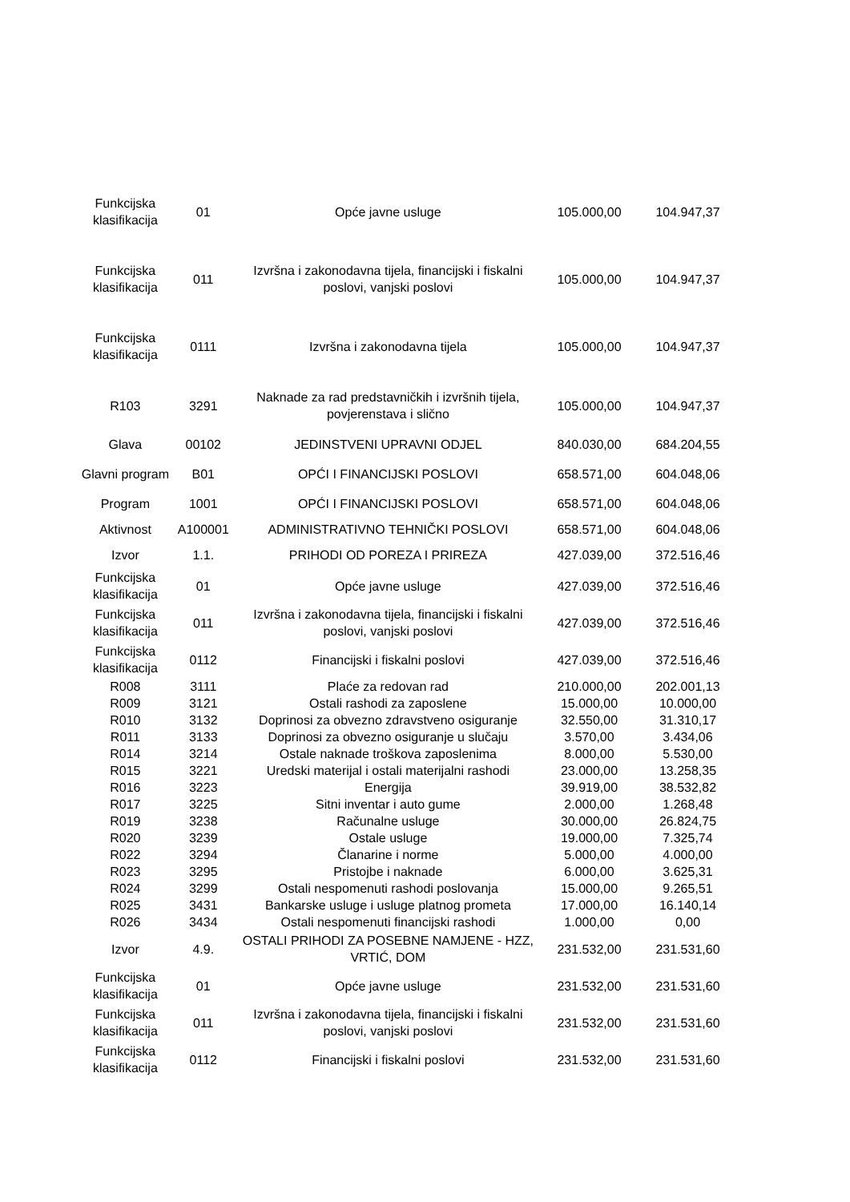| Funkcijska klasifikacija | 01 | Opće javne usluge | 105.000,00 | 104.947,37 |
| Funkcijska klasifikacija | 011 | Izvršna i zakonodavna tijela, financijski i fiskalni poslovi, vanjski poslovi | 105.000,00 | 104.947,37 |
| Funkcijska klasifikacija | 0111 | Izvršna i zakonodavna tijela | 105.000,00 | 104.947,37 |
| R103 | 3291 | Naknade za rad predstavničkih i izvršnih tijela, povjerenstava i slično | 105.000,00 | 104.947,37 |
| Glava | 00102 | JEDINSTVENI UPRAVNI ODJEL | 840.030,00 | 684.204,55 |
| Glavni program | B01 | OPĆI I FINANCIJSKI POSLOVI | 658.571,00 | 604.048,06 |
| Program | 1001 | OPĆI I FINANCIJSKI POSLOVI | 658.571,00 | 604.048,06 |
| Aktivnost | A100001 | ADMINISTRATIVNO TEHNIČKI POSLOVI | 658.571,00 | 604.048,06 |
| Izvor | 1.1. | PRIHODI OD POREZA I PRIREZA | 427.039,00 | 372.516,46 |
| Funkcijska klasifikacija | 01 | Opće javne usluge | 427.039,00 | 372.516,46 |
| Funkcijska klasifikacija | 011 | Izvršna i zakonodavna tijela, financijski i fiskalni poslovi, vanjski poslovi | 427.039,00 | 372.516,46 |
| Funkcijska klasifikacija | 0112 | Financijski i fiskalni poslovi | 427.039,00 | 372.516,46 |
| R008 | 3111 | Plaće za redovan rad | 210.000,00 | 202.001,13 |
| R009 | 3121 | Ostali rashodi za zaposlene | 15.000,00 | 10.000,00 |
| R010 | 3132 | Doprinosi za obvezno zdravstveno osiguranje | 32.550,00 | 31.310,17 |
| R011 | 3133 | Doprinosi za obvezno osiguranje u slučaju | 3.570,00 | 3.434,06 |
| R014 | 3214 | Ostale naknade troškova zaposlenima | 8.000,00 | 5.530,00 |
| R015 | 3221 | Uredski materijal i ostali materijalni rashodi | 23.000,00 | 13.258,35 |
| R016 | 3223 | Energija | 39.919,00 | 38.532,82 |
| R017 | 3225 | Sitni inventar i auto gume | 2.000,00 | 1.268,48 |
| R019 | 3238 | Računalne usluge | 30.000,00 | 26.824,75 |
| R020 | 3239 | Ostale usluge | 19.000,00 | 7.325,74 |
| R022 | 3294 | Članarine i norme | 5.000,00 | 4.000,00 |
| R023 | 3295 | Pristojbe i naknade | 6.000,00 | 3.625,31 |
| R024 | 3299 | Ostali nespomenuti rashodi poslovanja | 15.000,00 | 9.265,51 |
| R025 | 3431 | Bankarske usluge i usluge platnog prometa | 17.000,00 | 16.140,14 |
| R026 | 3434 | Ostali nespomenuti financijski rashodi | 1.000,00 | 0,00 |
| Izvor | 4.9. | OSTALI PRIHODI ZA POSEBNE NAMJENE - HZZ, VRTIĆ, DOM | 231.532,00 | 231.531,60 |
| Funkcijska klasifikacija | 01 | Opće javne usluge | 231.532,00 | 231.531,60 |
| Funkcijska klasifikacija | 011 | Izvršna i zakonodavna tijela, financijski i fiskalni poslovi, vanjski poslovi | 231.532,00 | 231.531,60 |
| Funkcijska klasifikacija | 0112 | Financijski i fiskalni poslovi | 231.532,00 | 231.531,60 |